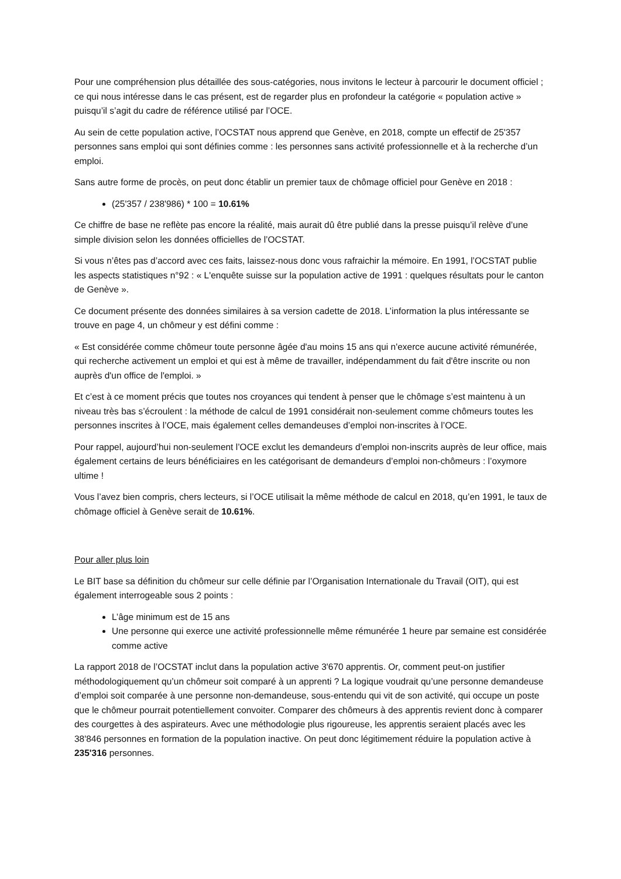Pour une compréhension plus détaillée des sous-catégories, nous invitons le lecteur à parcourir le document officiel ; ce qui nous intéresse dans le cas présent, est de regarder plus en profondeur la catégorie « population active » puisqu’il s’agit du cadre de référence utilisé par l’OCE.
Au sein de cette population active, l’OCSTAT nous apprend que Genève, en 2018, compte un effectif de 25'357 personnes sans emploi qui sont définies comme : les personnes sans activité professionnelle et à la recherche d’un emploi.
Sans autre forme de procès, on peut donc établir un premier taux de chômage officiel pour Genève en 2018 :
(25'357 / 238'986) * 100 = 10.61%
Ce chiffre de base ne reflète pas encore la réalité, mais aurait dû être publié dans la presse puisqu’il relève d’une simple division selon les données officielles de l’OCSTAT.
Si vous n’êtes pas d’accord avec ces faits, laissez-nous donc vous rafraichir la mémoire. En 1991, l’OCSTAT publie les aspects statistiques n°92 : « L'enquête suisse sur la population active de 1991 : quelques résultats pour le canton de Genève ».
Ce document présente des données similaires à sa version cadette de 2018. L’information la plus intéressante se trouve en page 4, un chômeur y est défini comme :
« Est considérée comme chômeur toute personne âgée d'au moins 15 ans qui n'exerce aucune activité rémunérée, qui recherche activement un emploi et qui est à même de travailler, indépendamment du fait d'être inscrite ou non auprès d'un office de l'emploi. »
Et c’est à ce moment précis que toutes nos croyances qui tendent à penser que le chômage s’est maintenu à un niveau très bas s’écroulent : la méthode de calcul de 1991 considérait non-seulement comme chômeurs toutes les personnes inscrites à l’OCE, mais également celles demandeuses d’emploi non-inscrites à l’OCE.
Pour rappel, aujourd’hui non-seulement l’OCE exclut les demandeurs d’emploi non-inscrits auprès de leur office, mais également certains de leurs bénéficiaires en les catégorisant de demandeurs d’emploi non-chômeurs : l’oxymore ultime !
Vous l’avez bien compris, chers lecteurs, si l’OCE utilisait la même méthode de calcul en 2018, qu’en 1991, le taux de chômage officiel à Genève serait de 10.61%.
Pour aller plus loin
Le BIT base sa définition du chômeur sur celle définie par l’Organisation Internationale du Travail (OIT), qui est également interrogeable sous 2 points :
L’âge minimum est de 15 ans
Une personne qui exerce une activité professionnelle même rémunérée 1 heure par semaine est considérée comme active
La rapport 2018 de l’OCSTAT inclut dans la population active 3'670 apprentis. Or, comment peut-on justifier méthodologiquement qu’un chômeur soit comparé à un apprenti ? La logique voudrait qu’une personne demandeuse d’emploi soit comparée à une personne non-demandeuse, sous-entendu qui vit de son activité, qui occupe un poste que le chômeur pourrait potentiellement convoiter. Comparer des chômeurs à des apprentis revient donc à comparer des courgettes à des aspirateurs. Avec une méthodologie plus rigoureuse, les apprentis seraient placés avec les 38'846 personnes en formation de la population inactive. On peut donc légitimement réduire la population active à 235'316 personnes.